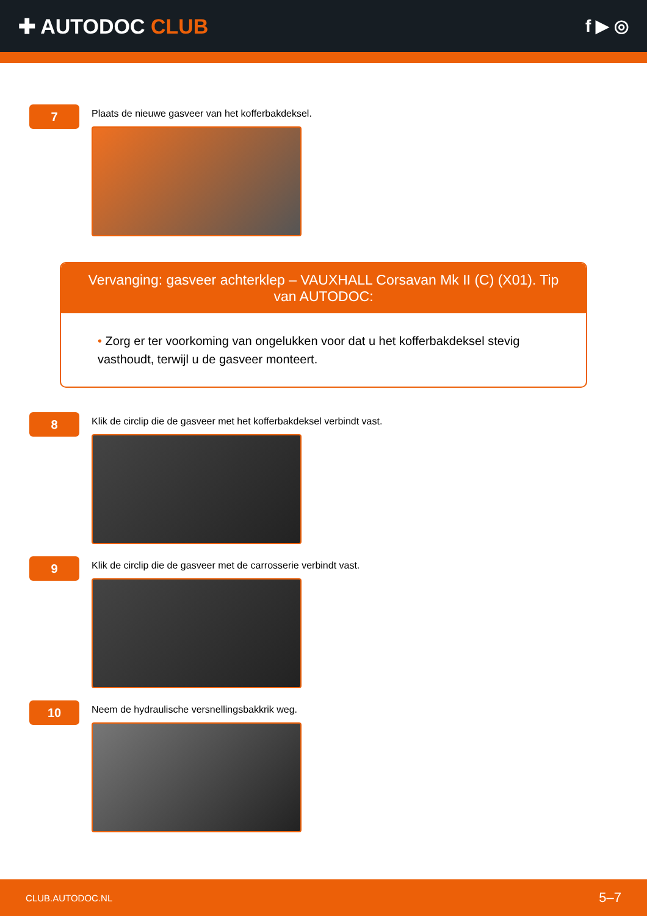✚ AUTODOC CLUB
f ▶ ◎
7
Plaats de nieuwe gasveer van het kofferbakdeksel.
Vervanging: gasveer achterklep – VAUXHALL Corsavan Mk II (C) (X01). Tip van AUTODOC:
• Zorg er ter voorkoming van ongelukken voor dat u het kofferbakdeksel stevig vasthoudt, terwijl u de gasveer monteert.
8
Klik de circlip die de gasveer met het kofferbakdeksel verbindt vast.
9
Klik de circlip die de gasveer met de carrosserie verbindt vast.
10
Neem de hydraulische versnellingsbakkrik weg.
CLUB.AUTODOC.NL 5–7